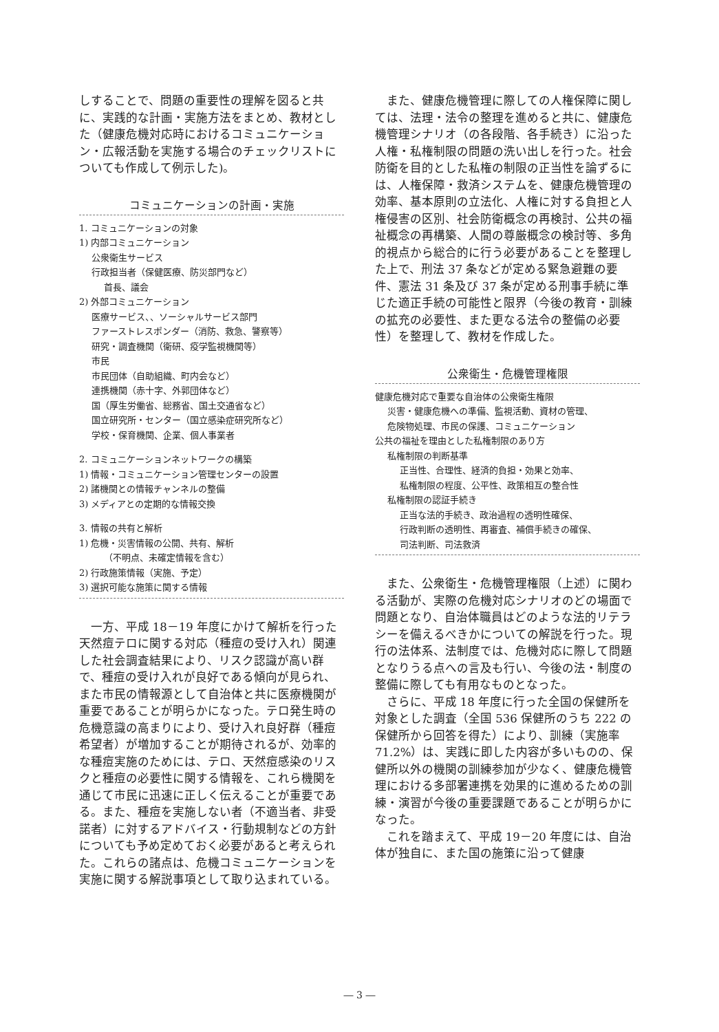しすることで、問題の重要性の理解を図ると共に、実践的な計画・実施方法をまとめ、教材とした（健康危機対応時におけるコミュニケーション・広報活動を実施する場合のチェックリストについても作成して例示した)。
コミュニケーションの計画・実施
1. コミュニケーションの対象
1) 内部コミュニケーション
公衆衛生サービス
行政担当者（保健医療、防災部門など）
首長、議会
2) 外部コミュニケーション
医療サービス、、ソーシャルサービス部門
ファーストレスポンダー（消防、救急、警察等）
研究・調査機関（衛研、疫学監視機関等）
市民
市民団体（自助組織、町内会など）
連携機関（赤十字、外郭団体など）
国（厚生労働省、総務省、国土交通省など）
国立研究所・センター（国立感染症研究所など）
学校・保育機関、企業、個人事業者
2. コミュニケーションネットワークの構築
1) 情報・コミュニケーション管理センターの設置
2) 諸機関との情報チャンネルの整備
3) メディアとの定期的な情報交換
3. 情報の共有と解析
1) 危機・災害情報の公開、共有、解析
（不明点、未確定情報を含む）
2) 行政施策情報（実施、予定）
3) 選択可能な施策に関する情報
一方、平成 18－19 年度にかけて解析を行った天然痘テロに関する対応（種痘の受け入れ）関連した社会調査結果により、リスク認識が高い群で、種痘の受け入れが良好である傾向が見られ、また市民の情報源として自治体と共に医療機関が重要であることが明らかになった。テロ発生時の危機意識の高まりにより、受け入れ良好群（種痘希望者）が増加することが期待されるが、効率的な種痘実施のためには、テロ、天然痘感染のリスクと種痘の必要性に関する情報を、これら機関を通じて市民に迅速に正しく伝えることが重要である。また、種痘を実施しない者（不適当者、非受諾者）に対するアドバイス・行動規制などの方針についても予め定めておく必要があると考えられた。これらの諸点は、危機コミュニケーションを実施に関する解説事項として取り込まれている。
また、健康危機管理に際しての人権保障に関しては、法理・法令の整理を進めると共に、健康危機管理シナリオ（の各段階、各手続き）に沿った人権・私権制限の問題の洗い出しを行った。社会防衛を目的とした私権の制限の正当性を論ずるには、人権保障・救済システムを、健康危機管理の効率、基本原則の立法化、人権に対する負担と人権侵害の区別、社会防衛概念の再検討、公共の福祉概念の再構築、人間の尊厳概念の検討等、多角的視点から総合的に行う必要があることを整理した上で、刑法 37 条などが定める緊急避難の要件、憲法 31 条及び 37 条が定める刑事手続に準じた適正手続の可能性と限界（今後の教育・訓練の拡充の必要性、また更なる法令の整備の必要性）を整理して、教材を作成した。
公衆衛生・危機管理権限
健康危機対応で重要な自治体の公衆衛生権限
災害・健康危機への準備、監視活動、資材の管理、
危険物処理、市民の保護、コミュニケーション
公共の福祉を理由とした私権制限のあり方
私権制限の判断基準
正当性、合理性、経済的負担・効果と効率、
私権制限の程度、公平性、政策相互の整合性
私権制限の認証手続き
正当な法的手続き、政治過程の透明性確保、
行政判断の透明性、再審査、補償手続きの確保、
司法判断、司法救済
また、公衆衛生・危機管理権限（上述）に関わる活動が、実際の危機対応シナリオのどの場面で問題となり、自治体職員はどのような法的リテラシーを備えるべきかについての解説を行った。現行の法体系、法制度では、危機対応に際して問題となりうる点への言及も行い、今後の法・制度の整備に際しても有用なものとなった。
さらに、平成 18 年度に行った全国の保健所を対象とした調査（全国 536 保健所のうち 222 の保健所から回答を得た）により、訓練（実施率 71.2%）は、実践に即した内容が多いものの、保健所以外の機関の訓練参加が少なく、健康危機管理における多部署連携を効果的に進めるための訓練・演習が今後の重要課題であることが明らかになった。
これを踏まえて、平成 19－20 年度には、自治体が独自に、また国の施策に沿って健康
― 3 ―